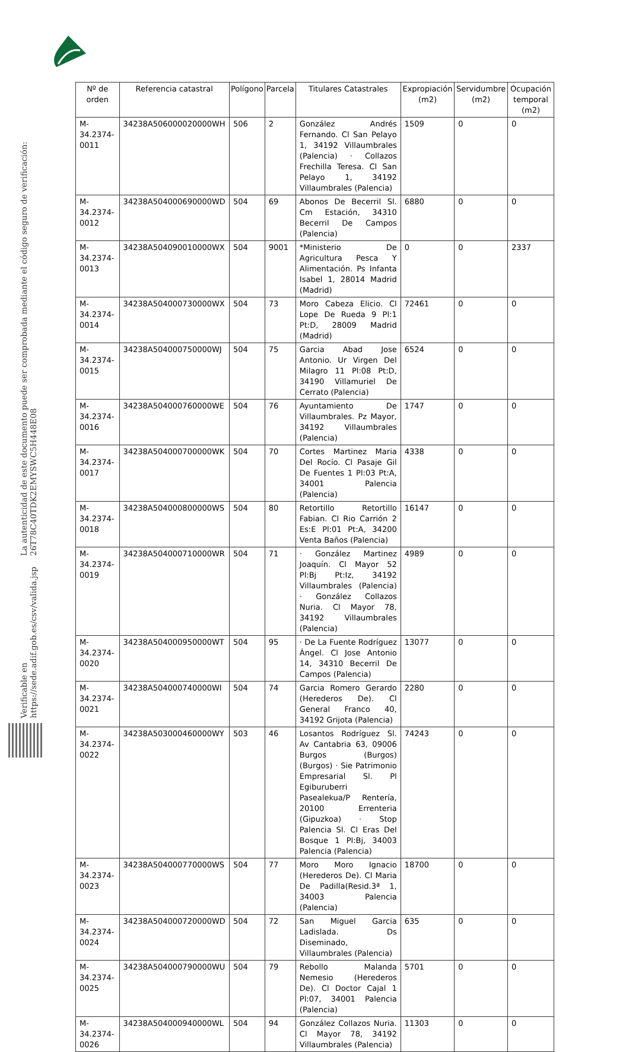La autenticidad de este documento puede ser comprobada mediante el código seguro de verificación: 26T78C40TDK2EMYSWC5H448E08
Verificable en https://sede.adif.gob.es/csv/valida.jsp
| Nº de orden | Referencia catastral | Polígono | Parcela | Titulares Catastrales | Expropiación (m2) | Servidumbre (m2) | Ocupación temporal (m2) |
| --- | --- | --- | --- | --- | --- | --- | --- |
| M-34.2374-0011 | 34238A506000020000WH | 506 | 2 | González Andrés Fernando. Cl San Pelayo 1, 34192 Villaumbrales (Palencia) · Collazos Frechilla Teresa. Cl San Pelayo 1, 34192 Villaumbrales (Palencia) | 1509 | 0 | 0 |
| M-34.2374-0012 | 34238A504000690000WD | 504 | 69 | Abonos De Becerril Sl. Cm Estación, 34310 Becerril De Campos (Palencia) | 6880 | 0 | 0 |
| M-34.2374-0013 | 34238A504090010000WX | 504 | 9001 | *Ministerio De Agricultura Pesca Y Alimentación. Ps Infanta Isabel 1, 28014 Madrid (Madrid) | 0 | 0 | 2337 |
| M-34.2374-0014 | 34238A504000730000WX | 504 | 73 | Moro Cabeza Elicio. Cl Lope De Rueda 9 Pl:1 Pt:D, 28009 Madrid (Madrid) | 72461 | 0 | 0 |
| M-34.2374-0015 | 34238A504000750000WJ | 504 | 75 | Garcia Abad Jose Antonio. Ur Virgen Del Milagro 11 Pl:08 Pt:D, 34190 Villamuriel De Cerrato (Palencia) | 6524 | 0 | 0 |
| M-34.2374-0016 | 34238A504000760000WE | 504 | 76 | Ayuntamiento De Villaumbrales. Pz Mayor, 34192 Villaumbrales (Palencia) | 1747 | 0 | 0 |
| M-34.2374-0017 | 34238A504000700000WK | 504 | 70 | Cortes Martinez Maria Del Rocío. Cl Pasaje Gil De Fuentes 1 Pl:03 Pt:A, 34001 Palencia (Palencia) | 4338 | 0 | 0 |
| M-34.2374-0018 | 34238A504000800000WS | 504 | 80 | Retortillo Retortillo Fabian. Cl Rio Carrión 2 Es:E Pl:01 Pt:A, 34200 Venta Baños (Palencia) | 16147 | 0 | 0 |
| M-34.2374-0019 | 34238A504000710000WR | 504 | 71 | · González Martinez Joaquín. Cl Mayor 52 Pl:Bj Pt:Iz, 34192 Villaumbrales (Palencia) · González Collazos Nuria. Cl Mayor 78, 34192 Villaumbrales (Palencia) | 4989 | 0 | 0 |
| M-34.2374-0020 | 34238A504000950000WT | 504 | 95 | · De La Fuente Rodríguez Ángel. Cl Jose Antonio 14, 34310 Becerril De Campos (Palencia) | 13077 | 0 | 0 |
| M-34.2374-0021 | 34238A504000740000WI | 504 | 74 | Garcia Romero Gerardo (Herederos De). Cl General Franco 40, 34192 Grijota (Palencia) | 2280 | 0 | 0 |
| M-34.2374-0022 | 34238A503000460000WY | 503 | 46 | Losantos Rodríguez Sl. Av Cantabria 63, 09006 Burgos (Burgos) (Burgos) · Sie Patrimonio Empresarial Sl. Pl Egiburuberri Pasealekua/P Rentería, 20100 Errenteria (Gipuzkoa) · Stop Palencia Sl. Cl Eras Del Bosque 1 Pl:Bj, 34003 Palencia (Palencia) | 74243 | 0 | 0 |
| M-34.2374-0023 | 34238A504000770000WS | 504 | 77 | Moro Moro Ignacio (Herederos De). Cl Maria De Padilla(Resid.3ª 1, 34003 Palencia (Palencia) | 18700 | 0 | 0 |
| M-34.2374-0024 | 34238A504000720000WD | 504 | 72 | San Miguel Garcia Ladislada. Ds Diseminado, Villaumbrales (Palencia) | 635 | 0 | 0 |
| M-34.2374-0025 | 34238A504000790000WU | 504 | 79 | Rebollo Malanda Nemesio (Herederos De). Cl Doctor Cajal 1 Pl:07, 34001 Palencia (Palencia) | 5701 | 0 | 0 |
| M-34.2374-0026 | 34238A504000940000WL | 504 | 94 | González Collazos Nuria. Cl Mayor 78, 34192 Villaumbrales (Palencia) | 11303 | 0 | 0 |